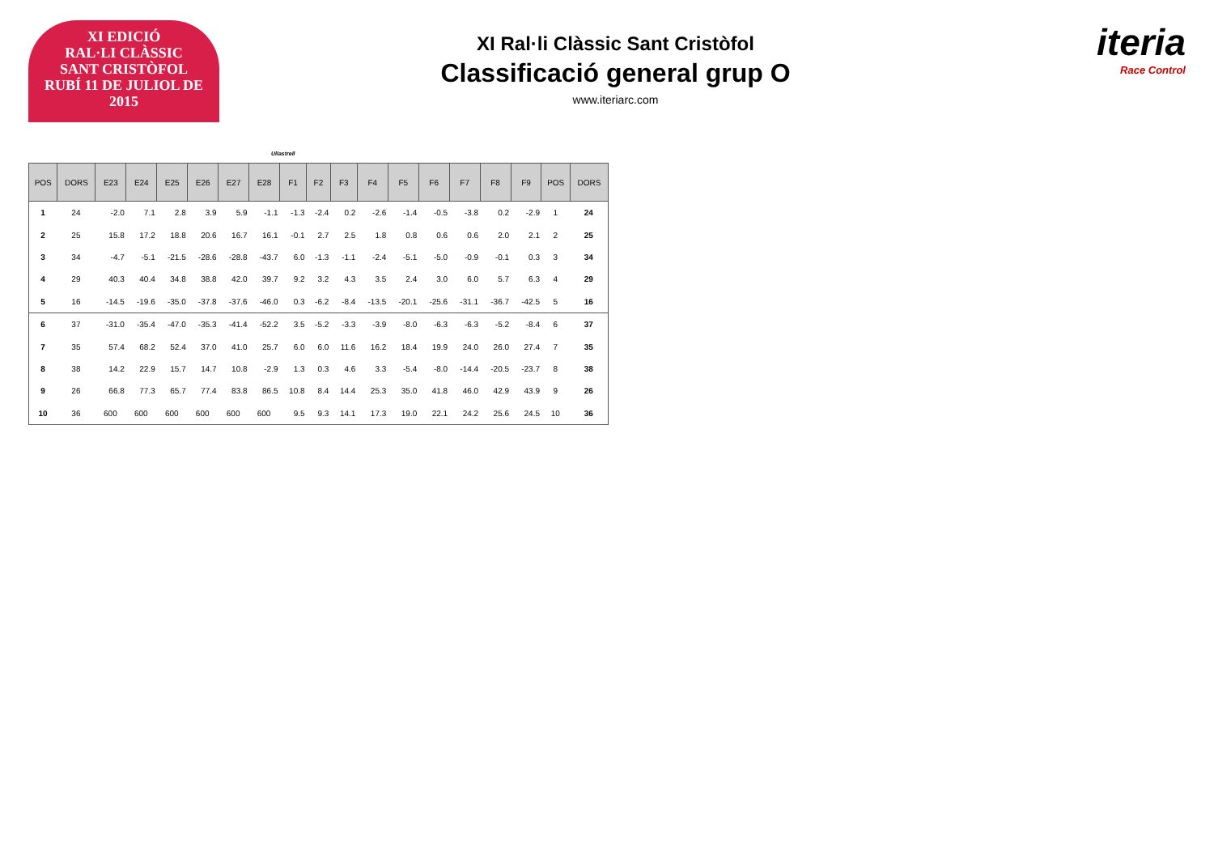XI EDICIÓ
RAL·LI CLÀSSIC
SANT CRISTÒFOL
RUBÍ 11 DE JULIOL DE 2015
XI Ral·li Clàssic Sant Cristòfol
Classificació general grup O
www.iteriarc.com
iteria
Race Control
Ullastrell
| POS | DORS | E23 | E24 | E25 | E26 | E27 | E28 | F1 | F2 | F3 | F4 | F5 | F6 | F7 | F8 | F9 | POS | DORS |
| --- | --- | --- | --- | --- | --- | --- | --- | --- | --- | --- | --- | --- | --- | --- | --- | --- | --- | --- |
| 1 | 24 | -2.0 | 7.1 | 2.8 | 3.9 | 5.9 | -1.1 | -1.3 | -2.4 | 0.2 | -2.6 | -1.4 | -0.5 | -3.8 | 0.2 | -2.9 | 1 | 24 |
| 2 | 25 | 15.8 | 17.2 | 18.8 | 20.6 | 16.7 | 16.1 | -0.1 | 2.7 | 2.5 | 1.8 | 0.8 | 0.6 | 0.6 | 2.0 | 2.1 | 2 | 25 |
| 3 | 34 | -4.7 | -5.1 | -21.5 | -28.6 | -28.8 | -43.7 | 6.0 | -1.3 | -1.1 | -2.4 | -5.1 | -5.0 | -0.9 | -0.1 | 0.3 | 3 | 34 |
| 4 | 29 | 40.3 | 40.4 | 34.8 | 38.8 | 42.0 | 39.7 | 9.2 | 3.2 | 4.3 | 3.5 | 2.4 | 3.0 | 6.0 | 5.7 | 6.3 | 4 | 29 |
| 5 | 16 | -14.5 | -19.6 | -35.0 | -37.8 | -37.6 | -46.0 | 0.3 | -6.2 | -8.4 | -13.5 | -20.1 | -25.6 | -31.1 | -36.7 | -42.5 | 5 | 16 |
| 6 | 37 | -31.0 | -35.4 | -47.0 | -35.3 | -41.4 | -52.2 | 3.5 | -5.2 | -3.3 | -3.9 | -8.0 | -6.3 | -6.3 | -5.2 | -8.4 | 6 | 37 |
| 7 | 35 | 57.4 | 68.2 | 52.4 | 37.0 | 41.0 | 25.7 | 6.0 | 6.0 | 11.6 | 16.2 | 18.4 | 19.9 | 24.0 | 26.0 | 27.4 | 7 | 35 |
| 8 | 38 | 14.2 | 22.9 | 15.7 | 14.7 | 10.8 | -2.9 | 1.3 | 0.3 | 4.6 | 3.3 | -5.4 | -8.0 | -14.4 | -20.5 | -23.7 | 8 | 38 |
| 9 | 26 | 66.8 | 77.3 | 65.7 | 77.4 | 83.8 | 86.5 | 10.8 | 8.4 | 14.4 | 25.3 | 35.0 | 41.8 | 46.0 | 42.9 | 43.9 | 9 | 26 |
| 10 | 36 | 600 | 600 | 600 | 600 | 600 | 600 | 9.5 | 9.3 | 14.1 | 17.3 | 19.0 | 22.1 | 24.2 | 25.6 | 24.5 | 10 | 36 |